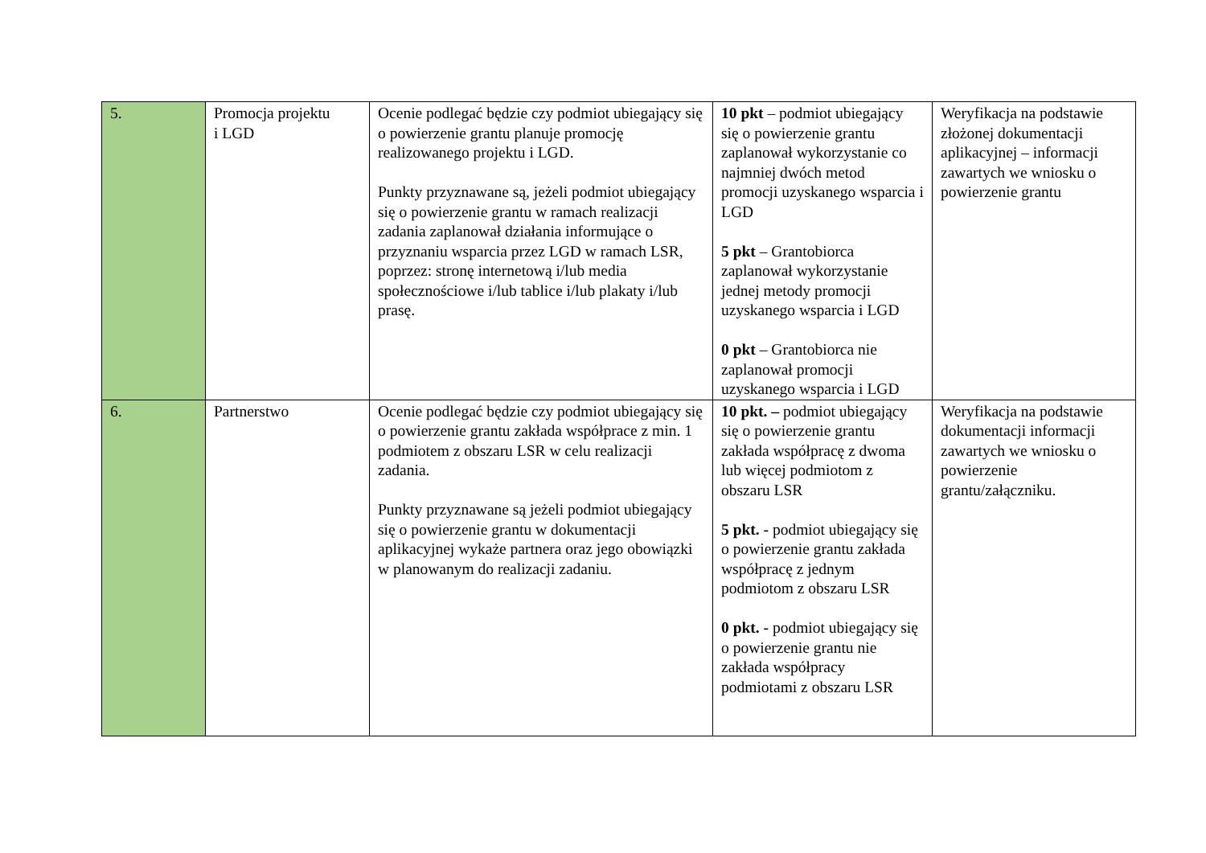| 5. | Promocja projektu i LGD | Ocenie podlegać będzie czy podmiot ubiegający się o powierzenie grantu planuje promocję realizowanego projektu i LGD. Punkty przyznawane są, jeżeli podmiot ubiegający się o powierzenie grantu w ramach realizacji zadania zaplanował działania informujące o przyznaniu wsparcia przez LGD w ramach LSR, poprzez: stronę internetową i/lub media społecznościowe i/lub tablice i/lub plakaty i/lub prasę. | 10 pkt – podmiot ubiegający się o powierzenie grantu zaplanował wykorzystanie co najmniej dwóch metod promocji uzyskanego wsparcia i LGD 5 pkt – Grantobiorca zaplanował wykorzystanie jednej metody promocji uzyskanego wsparcia i LGD 0 pkt – Grantobiorca nie zaplanował promocji uzyskanego wsparcia i LGD | Weryfikacja na podstawie złożonej dokumentacji aplikacyjnej – informacji zawartych we wniosku o powierzenie grantu |
| 6. | Partnerstwo | Ocenie podlegać będzie czy podmiot ubiegający się o powierzenie grantu zakłada współprace z min. 1 podmiotem z obszaru LSR w celu realizacji zadania. Punkty przyznawane są jeżeli podmiot ubiegający się o powierzenie grantu w dokumentacji aplikacyjnej wykaże partnera oraz jego obowiązki w planowanym do realizacji zadaniu. | 10 pkt. – podmiot ubiegający się o powierzenie grantu zakłada współpracę z dwoma lub więcej podmiotom z obszaru LSR 5 pkt. - podmiot ubiegający się o powierzenie grantu zakłada współpracę z jednym podmiotom z obszaru LSR 0 pkt. - podmiot ubiegający się o powierzenie grantu nie zakłada współpracy podmiotami z obszaru LSR | Weryfikacja na podstawie dokumentacji informacji zawartych we wniosku o powierzenie grantu/załączniku. |